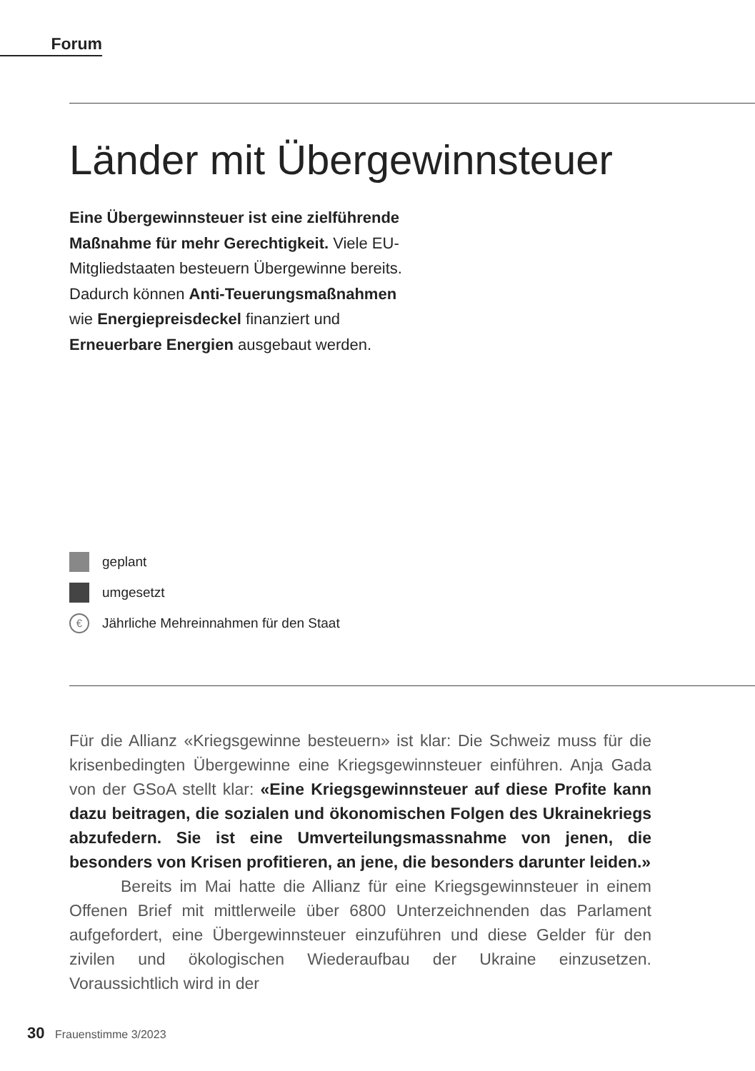Forum
Länder mit Übergewinnsteuer
Eine Übergewinnsteuer ist eine zielführende Maßnahme für mehr Gerechtigkeit. Viele EU-Mitgliedstaaten besteuern Übergewinne bereits. Dadurch können Anti-Teuerungs­maßnahmen wie Energiepreisdeckel finanziert und Erneuerbare Energien ausgebaut werden.
geplant
umgesetzt
€ Jährliche Mehreinnahmen für den Staat
Für die Allianz «Kriegsgewinne besteuern» ist klar: Die Schweiz muss für die krisenbedingten Übergewinne eine Kriegsgewinnsteuer einführen. Anja Gada von der GSoA stellt klar: «Eine Kriegsgewinnsteuer auf diese Profite kann dazu beitragen, die sozialen und ökonomischen Folgen des Ukrainekriegs abzufedern. Sie ist eine Umverteilungsmassnahme von jenen, die besonders von Krisen profitieren, an jene, die besonders darunter leiden.»
Bereits im Mai hatte die Allianz für eine Kriegsgewinnsteuer in einem Offenen Brief mit mittlerweile über 6800 Unterzeichnenden das Parlament aufgefordert, eine Übergewinnsteuer einzuführen und diese Gelder für den zivilen und ökologischen Wiederaufbau der Ukraine einzusetzen. Voraussichtlich wird in der
30 Frauenstimme 3/2023